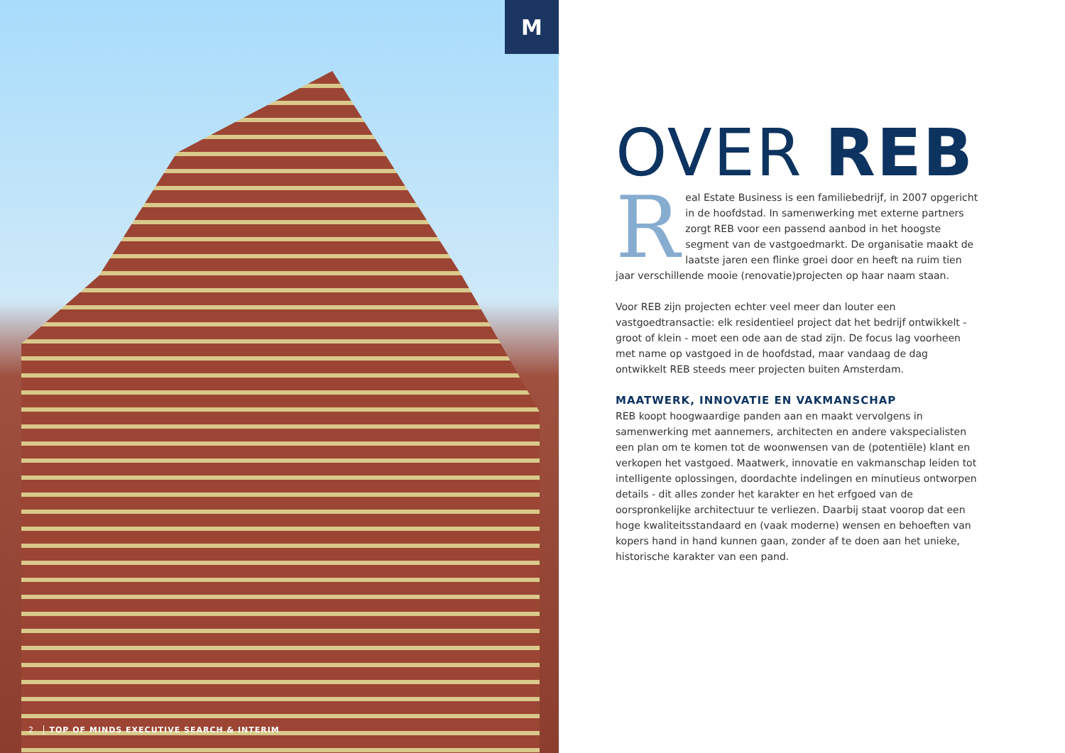M
2 TOP OF MINDS EXECUTIVE SEARCH & INTERIM
OVER REB
Real Estate Business is een familiebedrijf, in 2007 opgericht in de hoofdstad. In samenwerking met externe partners zorgt REB voor een passend aanbod in het hoogste segment van de vastgoedmarkt. De organisatie maakt de laatste jaren een flinke groei door en heeft na ruim tien jaar verschillende mooie (renovatie)projecten op haar naam staan.
Voor REB zijn projecten echter veel meer dan louter een vastgoedtransactie: elk residentieel project dat het bedrijf ontwikkelt - groot of klein - moet een ode aan de stad zijn. De focus lag voorheen met name op vastgoed in de hoofdstad, maar vandaag de dag ontwikkelt REB steeds meer projecten buiten Amsterdam.
MAATWERK, INNOVATIE EN VAKMANSCHAP
REB koopt hoogwaardige panden aan en maakt vervolgens in samenwerking met aannemers, architecten en andere vakspecialisten een plan om te komen tot de woonwensen van de (potentiële) klant en verkopen het vastgoed. Maatwerk, innovatie en vakmanschap leiden tot intelligente oplossingen, doordachte indelingen en minutieus ontworpen details - dit alles zonder het karakter en het erfgoed van de oorspronkelijke architectuur te verliezen. Daarbij staat voorop dat een hoge kwaliteitsstandaard en (vaak moderne) wensen en behoeften van kopers hand in hand kunnen gaan, zonder af te doen aan het unieke, historische karakter van een pand.